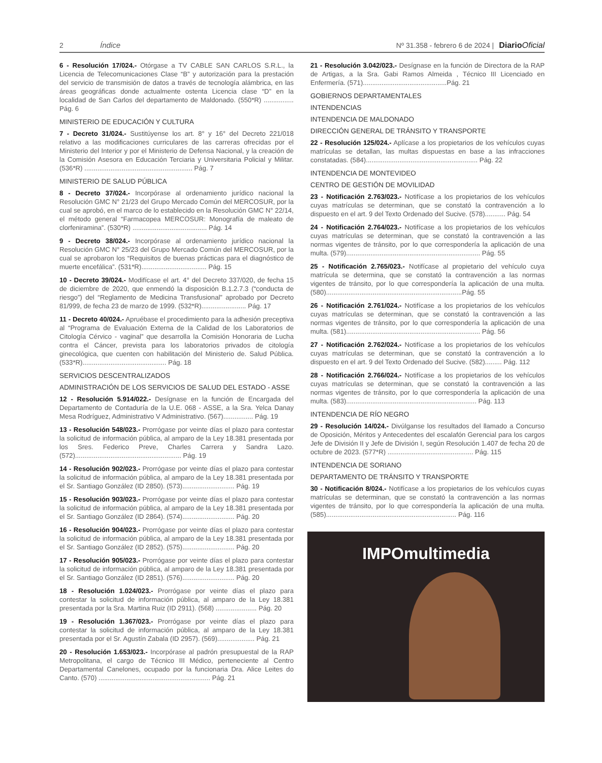2 Índice Nº 31.358 - febrero 6 de 2024 | DiarioOficial
6 - Resolución 17/024.- Otórgase a TV CABLE SAN CARLOS S.R.L., la Licencia de Telecomunicaciones Clase “B” y autorización para la prestación del servicio de transmisión de datos a través de tecnología alámbrica, en las áreas geográficas donde actualmente ostenta Licencia clase “D” en la localidad de San Carlos del departamento de Maldonado. (550*R) ................ Pág. 6
MINISTERIO DE EDUCACIÓN Y CULTURA
7 - Decreto 31/024.- Sustitúyense los art. 8° y 16° del Decreto 221/018 relativo a las modificaciones curriculares de las carreras ofrecidas por el Ministerio del Interior y por el Ministerio de Defensa Nacional, y la creación de la Comisión Asesora en Educación Terciaria y Universitaria Policial y Militar. (536*R) .......................................................... Pág. 7
MINISTERIO DE SALUD PÚBLICA
8 - Decreto 37/024.- Incorpórase al ordenamiento jurídico nacional la Resolución GMC N° 21/23 del Grupo Mercado Común del MERCOSUR, por la cual se aprobó, en el marco de lo establecido en la Resolución GMC N° 22/14, el método general “Farmacopea MERCOSUR: Monografía de maleato de clorfeniramina”. (530*R) ........................................ Pág. 14
9 - Decreto 38/024.- Incorpórase al ordenamiento jurídico nacional la Resolución GMC N° 25/23 del Grupo Mercado Común del MERCOSUR, por la cual se aprobaron los “Requisitos de buenas prácticas para el diagnóstico de muerte encefálica”. (531*R)................................... Pág. 15
10 - Decreto 39/024.- Modifícase el art. 4° del Decreto 337/020, de fecha 15 de diciembre de 2020, que enmendó la disposición B.1.2.7.3 (“conducta de riesgo”) del “Reglamento de Medicina Transfusional” aprobado por Decreto 81/999, de fecha 23 de marzo de 1999. (532*R)........................ Pág. 17
11 - Decreto 40/024.- Apruébase el procedimiento para la adhesión preceptiva al “Programa de Evaluación Externa de la Calidad de los Laboratorios de Citología Cérvico - vaginal” que desarrolla la Comisión Honoraria de Lucha contra el Cáncer, prevista para los laboratorios privados de citología ginecológica, que cuenten con habilitación del Ministerio de. Salud Pública. (533*R)............................................. Pág. 18
SERVICIOS DESCENTRALIZADOS
ADMINISTRACIÓN DE LOS SERVICIOS DE SALUD DEL ESTADO - ASSE
12 - Resolución 5.914/022.- Desígnase en la función de Encargada del Departamento de Contaduría de la U.E. 068 - ASSE, a la Sra. Yelca Danay Mesa Rodríguez, Administrativo V Administrativo. (567)................ Pág. 19
13 - Resolución 548/023.- Prorrógase por veinte días el plazo para contestar la solicitud de información pública, al amparo de la Ley 18.381 presentada por los Sres. Federico Preve, Charles Carrera y Sandra Lazo. (572)......................................................... Pág. 19
14 - Resolución 902/023.- Prorrógase por veinte días el plazo para contestar la solicitud de información pública, al amparo de la Ley 18.381 presentada por el Sr. Santiago González (ID 2850). (573)............................ Pág. 19
15 - Resolución 903/023.- Prorrógase por veinte días el plazo para contestar la solicitud de información pública, al amparo de la Ley 18.381 presentada por el Sr. Santiago González (ID 2864). (574)............................ Pág. 20
16 - Resolución 904/023.- Prorrógase por veinte días el plazo para contestar la solicitud de información pública, al amparo de la Ley 18.381 presentada por el Sr. Santiago González (ID 2852). (575)............................ Pág. 20
17 - Resolución 905/023.- Prorrógase por veinte días el plazo para contestar la solicitud de información pública, al amparo de la Ley 18.381 presentada por el Sr. Santiago González (ID 2851). (576)............................ Pág. 20
18 - Resolución 1.024/023.- Prorrógase por veinte días el plazo para contestar la solicitud de información pública, al amparo de la Ley 18.381 presentada por la Sra. Martina Ruiz (ID 2911). (568) ...................... Pág. 20
19 - Resolución 1.367/023.- Prorrógase por veinte días el plazo para contestar la solicitud de información pública, al amparo de la Ley 18.381 presentada por el Sr. Agustín Zabala (ID 2957). (569).................... Pág. 21
20 - Resolución 1.653/023.- Incorpórase al padrón presupuestal de la RAP Metropolitana, el cargo de Técnico III Médico, perteneciente al Centro Departamental Canelones, ocupado por la funcionaria Dra. Alice Leites do Canto. (570) ............................................................ Pág. 21
21 - Resolución 3.042/023.- Desígnase en la función de Directora de la RAP de Artigas, a la Sra. Gabi Ramos Almeida , Técnico III Licenciado en Enfermería. (571).............................................Pág. 21
GOBIERNOS DEPARTAMENTALES
INTENDENCIAS
INTENDENCIA DE MALDONADO
DIRECCIÓN GENERAL DE TRÁNSITO Y TRANSPORTE
22 - Resolución 125/024.- Aplícase a los propietarios de los vehículos cuyas matrículas se detallan, las multas dispuestas en base a las infracciones constatadas. (584)............................................................ Pág. 22
INTENDENCIA DE MONTEVIDEO
CENTRO DE GESTIÓN DE MOVILIDAD
23 - Notificación 2.763/023.- Notifícase a los propietarios de los vehículos cuyas matrículas se determinan, que se constató la contravención a lo dispuesto en el art. 9 del Texto Ordenado del Sucive. (578)........... Pág. 54
24 - Notificación 2.764/023.- Notifícase a los propietarios de los vehículos cuyas matrículas se determinan, que se constató la contravención a las normas vigentes de tránsito, por lo que correspondería la aplicación de una multa. (579)........................................................................ Pág. 55
25 - Notificación 2.765/023.- Notifícase al propietario del vehículo cuya matrícula se determina, que se constató la contravención a las normas vigentes de tránsito, por lo que correspondería la aplicación de una multa. (580).........................................................................Pág. 55
26 - Notificación 2.761/024.- Notifícase a los propietarios de los vehículos cuyas matrículas se determinan, que se constató la contravención a las normas vigentes de tránsito, por lo que correspondería la aplicación de una multa. (581)........................................................................ Pág. 56
27 - Notificación 2.762/024.- Notifícase a los propietarios de los vehículos cuyas matrículas se determinan, que se constató la contravención a lo dispuesto en el art. 9 del Texto Ordenado del Sucive. (582)......... Pág. 112
28 - Notificación 2.766/024.- Notifícase a los propietarios de los vehículos cuyas matrículas se determinan, que se constató la contravención a las normas vigentes de tránsito, por lo que correspondería la aplicación de una multa. (583)...................................................................... Pág. 113
INTENDENCIA DE RÍO NEGRO
29 - Resolución 14/024.- Divúlganse los resultados del llamado a Concurso de Oposición, Méritos y Antecedentes del escalafón Gerencial para los cargos Jefe de División II y Jefe de División I, según Resolución 1.407 de fecha 20 de octubre de 2023. (577*R) .............................................. Pág. 115
INTENDENCIA DE SORIANO
DEPARTAMENTO DE TRÁNSITO Y TRANSPORTE
30 - Notificación 8/024.- Notifícase a los propietarios de los vehículos cuyas matrículas se determinan, que se constató la contravención a las normas vigentes de tránsito, por lo que correspondería la aplicación de una multa. (585)...................................................................... Pág. 116
IMPOmultimedia